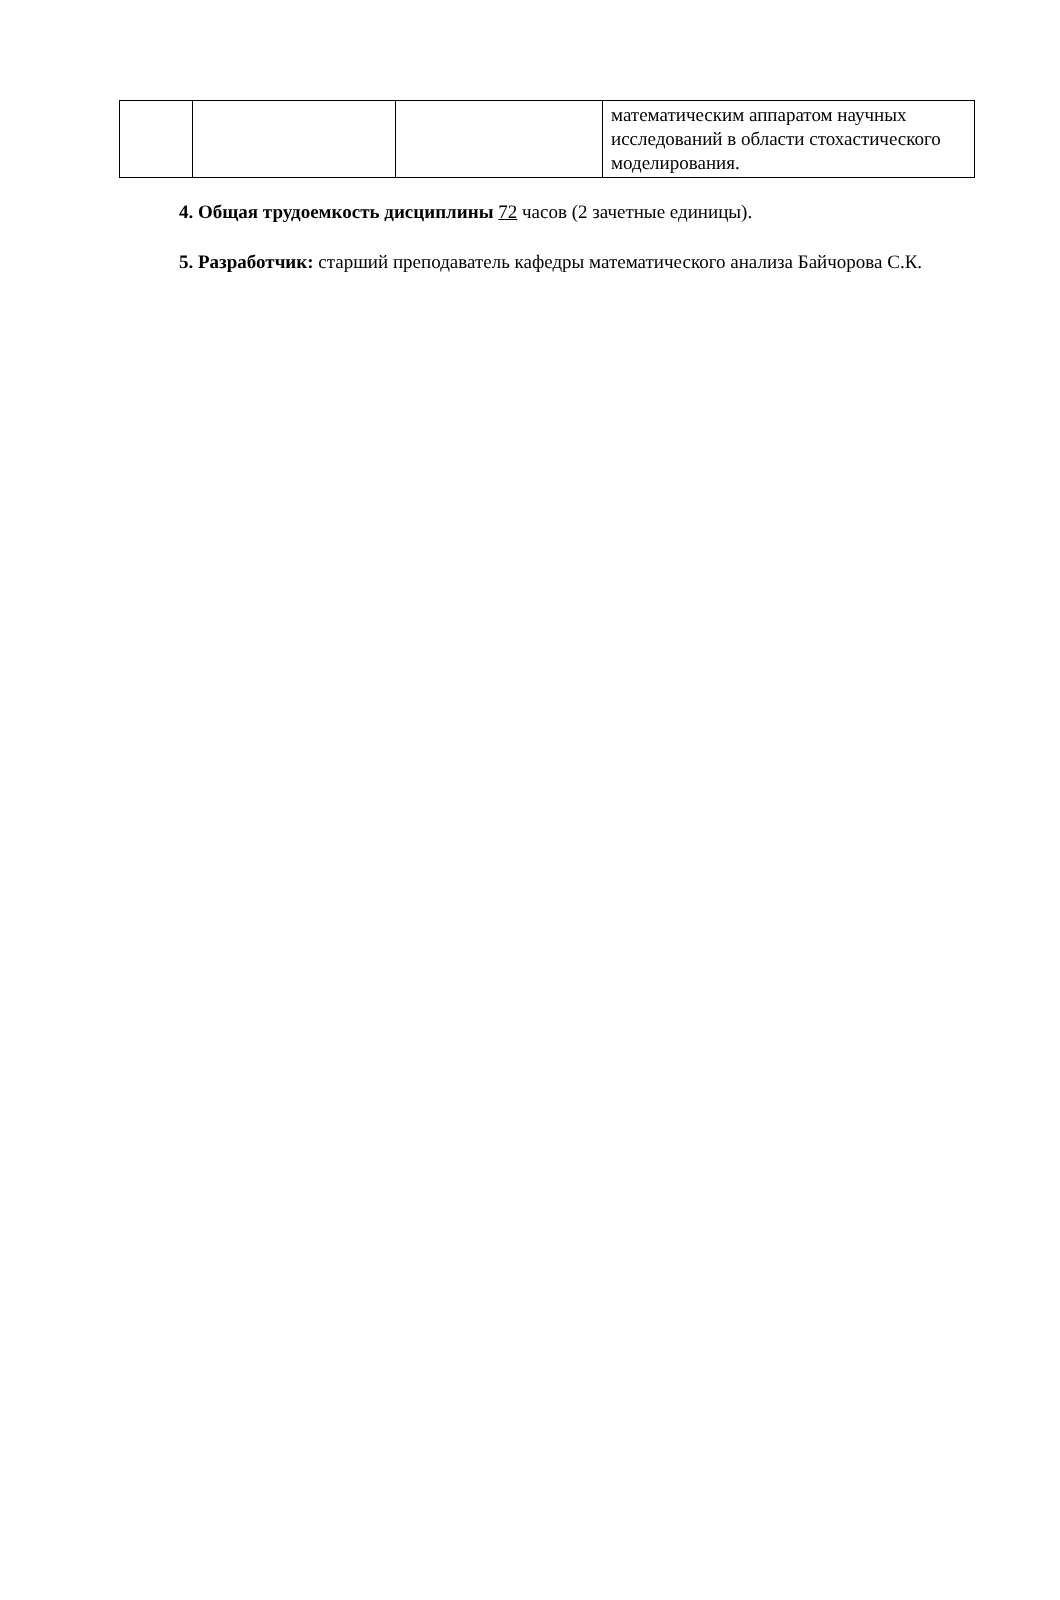| | | | математическим аппаратом научных исследований в области стохастического моделирования. |
4. Общая трудоемкость дисциплины 72 часов (2 зачетные единицы).
5. Разработчик: старший преподаватель кафедры математического анализа Байчорова С.К.